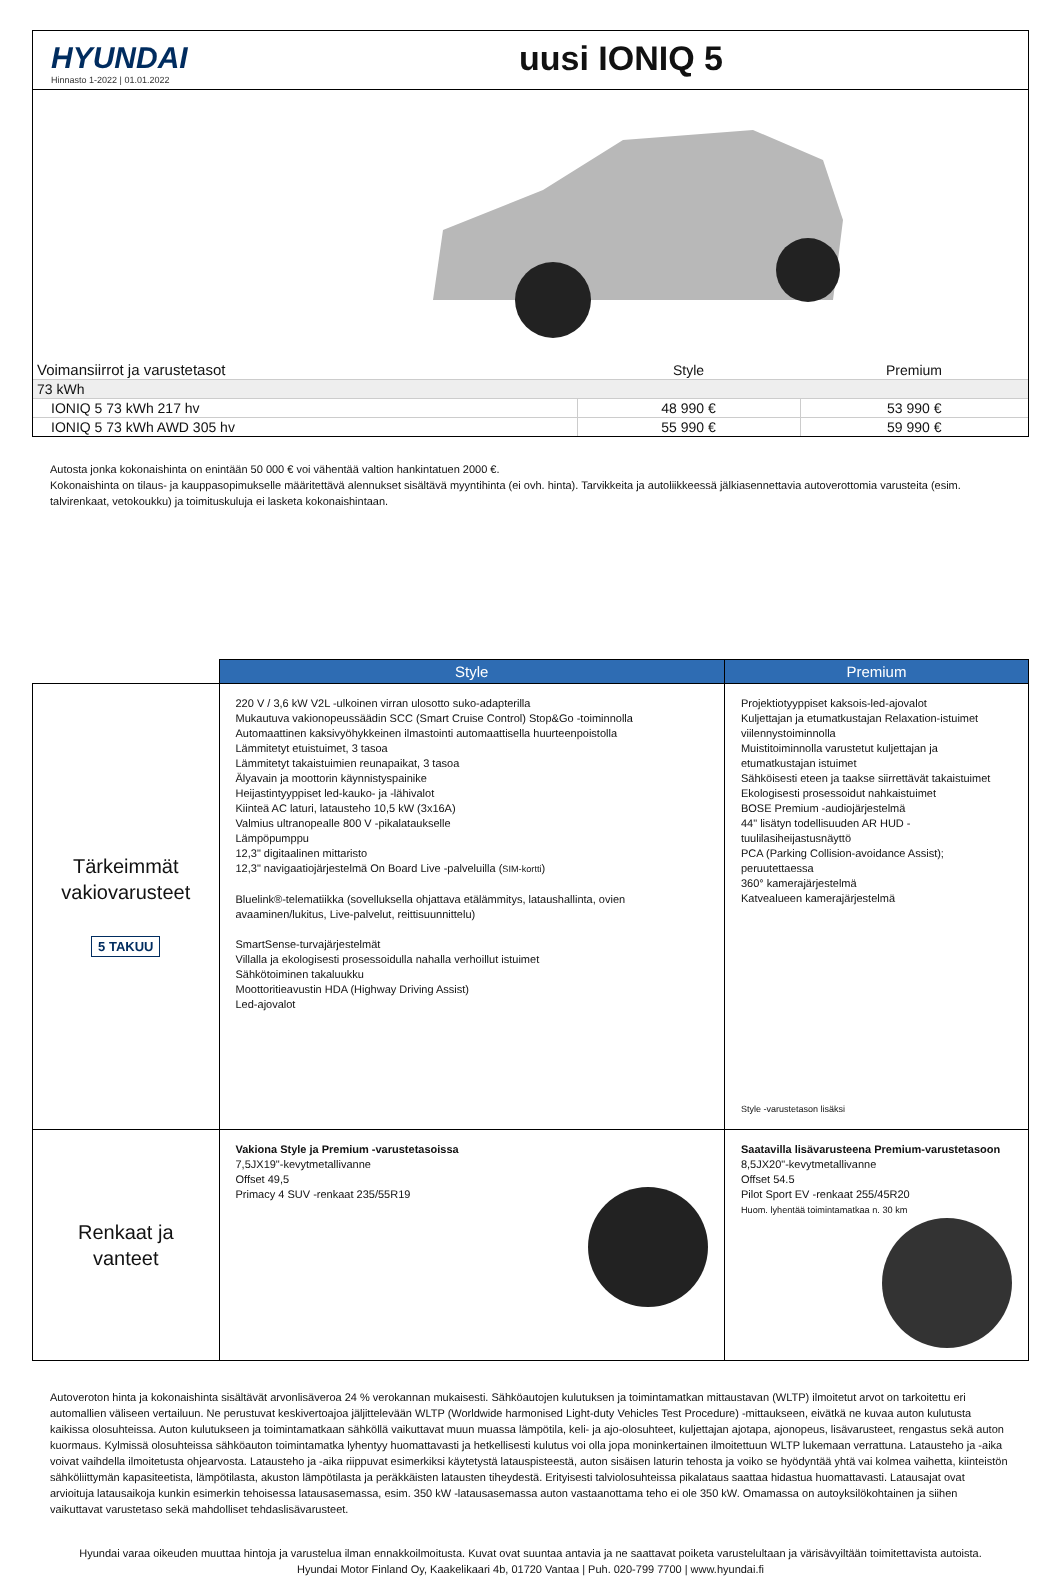HYUNDAI
Hinnasto 1-2022 | 01.01.2022
uusi IONIQ 5
| Voimansiirrot ja varustetasot | Style | Premium |
| --- | --- | --- |
| 73 kWh | | |
| IONIQ 5 73 kWh 217 hv | 48 990 € | 53 990 € |
| IONIQ 5 73 kWh AWD 305 hv | 55 990 € | 59 990 € |
Autosta jonka kokonaishinta on enintään 50 000 € voi vähentää valtion hankintatuen 2000 €.
Kokonaishinta on tilaus- ja kauppasopimukselle määritettävä alennukset sisältävä myyntihinta (ei ovh. hinta). Tarvikkeita ja autoliikkeessä jälkiasennettavia autoverottomia varusteita (esim. talvirenkaat, vetokoukku) ja toimituskuluja ei lasketa kokonaishintaan.
| | Style | Premium |
| --- | --- | --- |
| Tärkeimmät vakiovarusteet 5 TAKUU | 220 V / 3,6 kW V2L -ulkoinen virran ulosotto suko-adapterilla Mukautuva vakionopeussäädin SCC (Smart Cruise Control) Stop&Go -toiminnolla Automaattinen kaksivyöhykkeinen ilmastointi automaattisella huurteenpoistolla Lämmitetyt etuistuimet, 3 tasoa Lämmitetyt takaistuimien reunapaikat, 3 tasoa Älyavain ja moottorin käynnistyspainike Heijastintyyppiset led-kauko- ja -lähivalot Kiinteä AC laturi, latausteho 10,5 kW (3x16A) Valmius ultranopealle 800 V -pikalataukselle Lämpöpumppu 12,3" digitaalinen mittaristo 12,3" navigaatiojärjestelmä On Board Live -palveluilla ( SIM-kortti ) Bluelink®-telematiikka (sovelluksella ohjattava etälämmitys, lataushallinta, ovien avaaminen/lukitus, Live-palvelut, reittisuunnittelu) SmartSense-turvajärjestelmät Villalla ja ekologisesti prosessoidulla nahalla verhoillut istuimet Sähkötoiminen takaluukku Moottoritieavustin HDA (Highway Driving Assist) Led-ajovalot | Projektiotyyppiset kaksois-led-ajovalot Kuljettajan ja etumatkustajan Relaxation-istuimet viilennystoiminnolla Muistitoiminnolla varustetut kuljettajan ja etumatkustajan istuimet Sähköisesti eteen ja taakse siirrettävät takaistuimet Ekologisesti prosessoidut nahkaistuimet BOSE Premium -audiojärjestelmä 44" lisätyn todellisuuden AR HUD -tuulilasiheijastusnäyttö PCA (Parking Collision-avoidance Assist); peruutettaessa 360° kamerajärjestelmä Katvealueen kamerajärjestelmä Style -varustetason lisäksi |
| Renkaat ja vanteet | Vakiona Style ja Premium -varustetasoissa 7,5JX19"-kevytmetallivanne Offset 49,5 Primacy 4 SUV -renkaat 235/55R19 | Saatavilla lisävarusteena Premium-varustetasoon 8,5JX20"-kevytmetallivanne Offset 54.5 Pilot Sport EV -renkaat 255/45R20 Huom. lyhentää toimintamatkaa n. 30 km |
Autoveroton hinta ja kokonaishinta sisältävät arvonlisäveroa 24 % verokannan mukaisesti. Sähköautojen kulutuksen ja toimintamatkan mittaustavan (WLTP) ilmoitetut arvot on tarkoitettu eri automallien väliseen vertailuun. Ne perustuvat keskivertoajoa jäljittelevään WLTP (Worldwide harmonised Light-duty Vehicles Test Procedure) -mittaukseen, eivätkä ne kuvaa auton kulutusta kaikissa olosuhteissa. Auton kulutukseen ja toimintamatkaan sähköllä vaikuttavat muun muassa lämpötila, keli- ja ajo-olosuhteet, kuljettajan ajotapa, ajonopeus, lisävarusteet, rengastus sekä auton kuormaus. Kylmissä olosuhteissa sähköauton toimintamatka lyhentyy huomattavasti ja hetkellisesti kulutus voi olla jopa moninkertainen ilmoitettuun WLTP lukemaan verrattuna. Latausteho ja -aika voivat vaihdella ilmoitetusta ohjearvosta. Latausteho ja -aika riippuvat esimerkiksi käytetystä latauspisteestä, auton sisäisen laturin tehosta ja voiko se hyödyntää yhtä vai kolmea vaihetta, kiinteistön sähköliittymän kapasiteetista, lämpötilasta, akuston lämpötilasta ja peräkkäisten latausten tiheydestä. Erityisesti talviolosuhteissa pikalataus saattaa hidastua huomattavasti. Latausajat ovat arvioituja latausaikoja kunkin esimerkin tehoisessa latausasemassa, esim. 350 kW -latausasemassa auton vastaanottama teho ei ole 350 kW. Omamassa on autoyksilökohtainen ja siihen vaikuttavat varustetaso sekä mahdolliset tehdaslisävarusteet.
Hyundai varaa oikeuden muuttaa hintoja ja varustelua ilman ennakkoilmoitusta. Kuvat ovat suuntaa antavia ja ne saattavat poiketa varustelultaan ja värisävyiltään toimitettavista autoista.
Hyundai Motor Finland Oy, Kaakelikaari 4b, 01720 Vantaa | Puh. 020-799 7700 | www.hyundai.fi